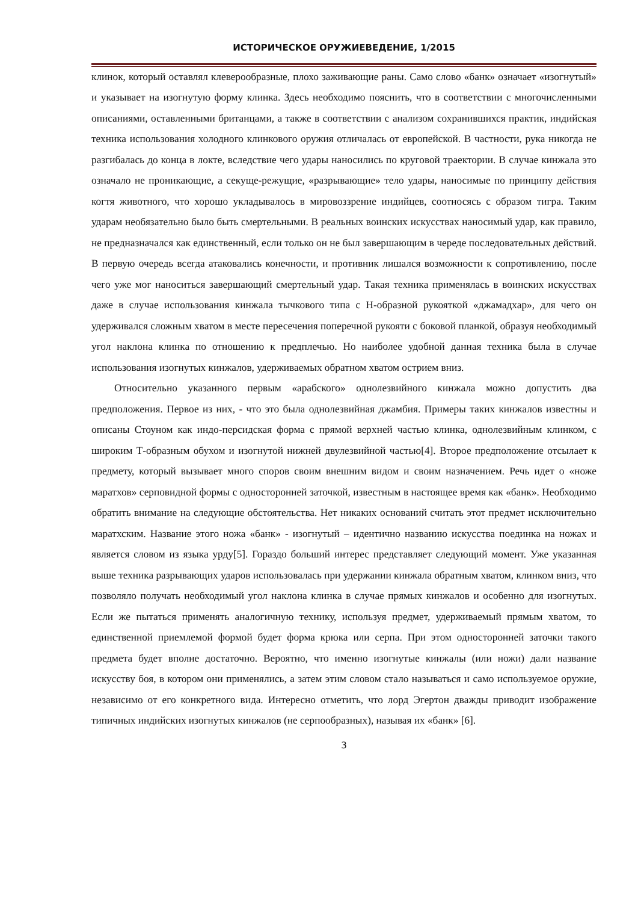ИСТОРИЧЕСКОЕ ОРУЖИЕВЕДЕНИЕ, 1/2015
клинок, который оставлял клеверообразные, плохо заживающие раны. Само слово «банк» означает «изогнутый» и указывает на изогнутую форму клинка. Здесь необходимо пояснить, что в соответствии с многочисленными описаниями, оставленными британцами, а также в соответствии с анализом сохранившихся практик, индийская техника использования холодного клинкового оружия отличалась от европейской. В частности, рука никогда не разгибалась до конца в локте, вследствие чего удары наносились по круговой траектории. В случае кинжала это означало не проникающие, а секуще-режущие, «разрывающие» тело удары, наносимые по принципу действия когтя животного, что хорошо укладывалось в мировоззрение индийцев, соотносясь с образом тигра. Таким ударам необязательно было быть смертельными. В реальных воинских искусствах наносимый удар, как правило, не предназначался как единственный, если только он не был завершающим в череде последовательных действий. В первую очередь всегда атаковались конечности, и противник лишался возможности к сопротивлению, после чего уже мог наноситься завершающий смертельный удар. Такая техника применялась в воинских искусствах даже в случае использования кинжала тычкового типа с Н-образной рукояткой «джамадхар», для чего он удерживался сложным хватом в месте пересечения поперечной рукояти с боковой планкой, образуя необходимый угол наклона клинка по отношению к предплечью. Но наиболее удобной данная техника была в случае использования изогнутых кинжалов, удерживаемых обратном хватом острием вниз.
Относительно указанного первым «арабского» однолезвийного кинжала можно допустить два предположения. Первое из них, - что это была однолезвийная джамбия. Примеры таких кинжалов известны и описаны Стоуном как индо-персидская форма с прямой верхней частью клинка, однолезвийным клинком, с широким Т-образным обухом и изогнутой нижней двулезвийной частью[4]. Второе предположение отсылает к предмету, который вызывает много споров своим внешним видом и своим назначением. Речь идет о «ноже маратхов» серповидной формы с односторонней заточкой, известным в настоящее время как «банк». Необходимо обратить внимание на следующие обстоятельства. Нет никаких оснований считать этот предмет исключительно маратхским. Название этого ножа «банк» - изогнутый – идентично названию искусства поединка на ножах и является словом из языка урду[5]. Гораздо больший интерес представляет следующий момент. Уже указанная выше техника разрывающих ударов использовалась при удержании кинжала обратным хватом, клинком вниз, что позволяло получать необходимый угол наклона клинка в случае прямых кинжалов и особенно для изогнутых. Если же пытаться применять аналогичную технику, используя предмет, удерживаемый прямым хватом, то единственной приемлемой формой будет форма крюка или серпа. При этом односторонней заточки такого предмета будет вполне достаточно. Вероятно, что именно изогнутые кинжалы (или ножи) дали название искусству боя, в котором они применялись, а затем этим словом стало называться и само используемое оружие, независимо от его конкретного вида. Интересно отметить, что лорд Эгертон дважды приводит изображение типичных индийских изогнутых кинжалов (не серпообразных), называя их «банк» [6].
3